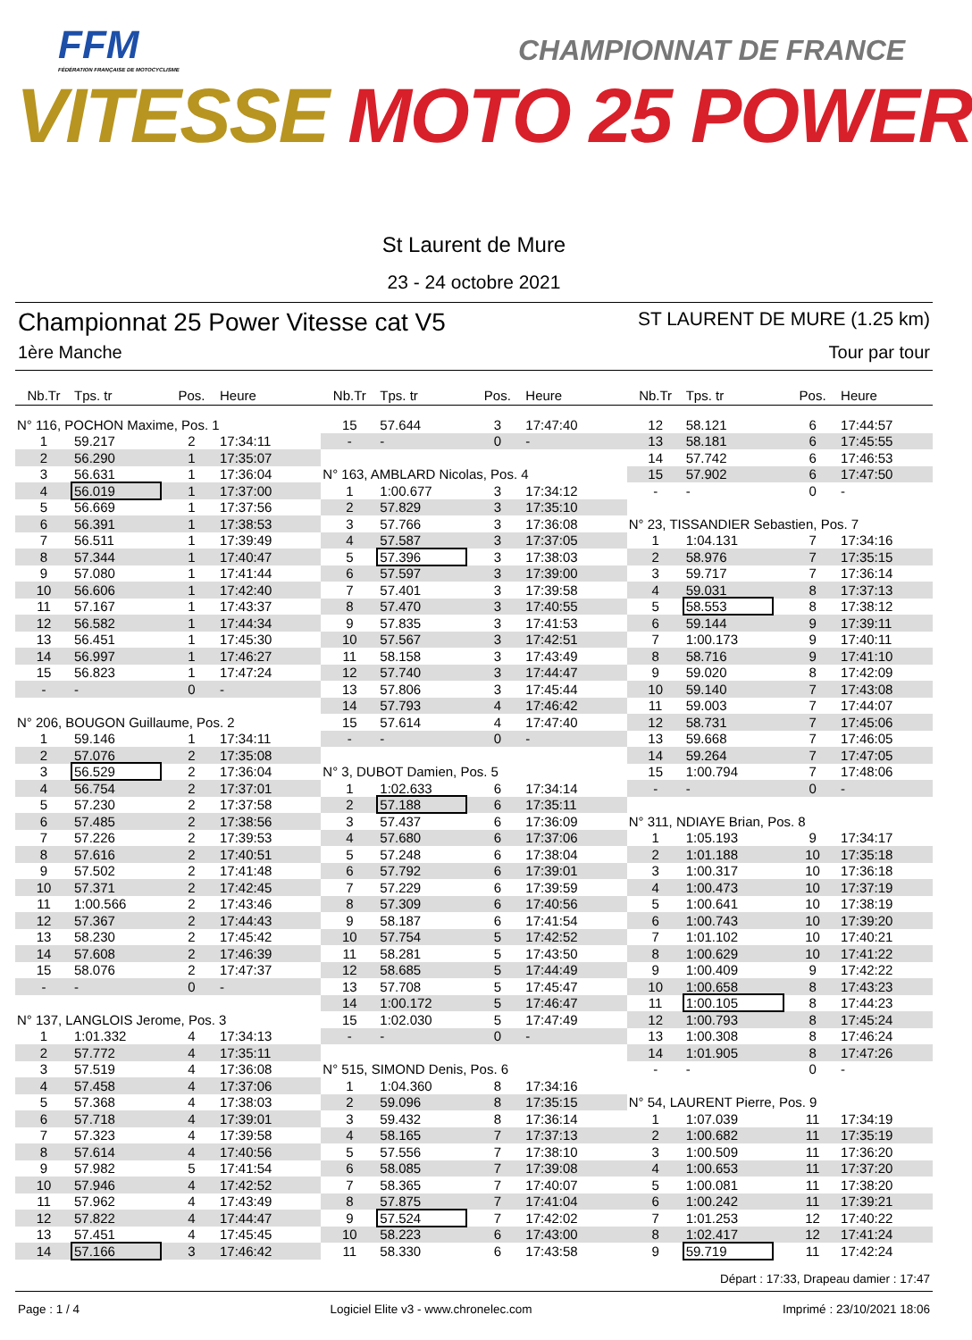FFM
FÉDÉRATION FRANÇAISE DE MOTOCYCLISME
CHAMPIONNAT DE FRANCE
VITESSE MOTO 25 POWER
St Laurent de Mure
23 - 24 octobre 2021
Championnat 25 Power Vitesse cat V5 ST LAURENT DE MURE (1.25 km)
1ère Manche Tour par tour
| Nb.Tr | Tps. tr | Pos. | Heure |
| --- | --- | --- | --- |
| N° 116, POCHON Maxime, Pos. 1 | | | |
| 1 | 59.217 | 2 | 17:34:11 |
| 2 | 56.290 | 1 | 17:35:07 |
| 3 | 56.631 | 1 | 17:36:04 |
| 4 | 56.019 | 1 | 17:37:00 |
| 5 | 56.669 | 1 | 17:37:56 |
| 6 | 56.391 | 1 | 17:38:53 |
| 7 | 56.511 | 1 | 17:39:49 |
| 8 | 57.344 | 1 | 17:40:47 |
| 9 | 57.080 | 1 | 17:41:44 |
| 10 | 56.606 | 1 | 17:42:40 |
| 11 | 57.167 | 1 | 17:43:37 |
| 12 | 56.582 | 1 | 17:44:34 |
| 13 | 56.451 | 1 | 17:45:30 |
| 14 | 56.997 | 1 | 17:46:27 |
| 15 | 56.823 | 1 | 17:47:24 |
| - | - | 0 | - |
| N° 206, BOUGON Guillaume, Pos. 2 | | | |
| 1 | 59.146 | 1 | 17:34:11 |
| 2 | 57.076 | 2 | 17:35:08 |
| 3 | 56.529 | 2 | 17:36:04 |
| 4 | 56.754 | 2 | 17:37:01 |
| 5 | 57.230 | 2 | 17:37:58 |
| 6 | 57.485 | 2 | 17:38:56 |
| 7 | 57.226 | 2 | 17:39:53 |
| 8 | 57.616 | 2 | 17:40:51 |
| 9 | 57.502 | 2 | 17:41:48 |
| 10 | 57.371 | 2 | 17:42:45 |
| 11 | 1:00.566 | 2 | 17:43:46 |
| 12 | 57.367 | 2 | 17:44:43 |
| 13 | 58.230 | 2 | 17:45:42 |
| 14 | 57.608 | 2 | 17:46:39 |
| 15 | 58.076 | 2 | 17:47:37 |
| - | - | 0 | - |
| N° 137, LANGLOIS Jerome, Pos. 3 | | | |
| 1 | 1:01.332 | 4 | 17:34:13 |
| 2 | 57.772 | 4 | 17:35:11 |
| 3 | 57.519 | 4 | 17:36:08 |
| 4 | 57.458 | 4 | 17:37:06 |
| 5 | 57.368 | 4 | 17:38:03 |
| 6 | 57.718 | 4 | 17:39:01 |
| 7 | 57.323 | 4 | 17:39:58 |
| 8 | 57.614 | 4 | 17:40:56 |
| 9 | 57.982 | 5 | 17:41:54 |
| 10 | 57.946 | 4 | 17:42:52 |
| 11 | 57.962 | 4 | 17:43:49 |
| 12 | 57.822 | 4 | 17:44:47 |
| 13 | 57.451 | 4 | 17:45:45 |
| 14 | 57.166 | 3 | 17:46:42 |
| Nb.Tr | Tps. tr | Pos. | Heure |
| --- | --- | --- | --- |
| 15 | 57.644 | 3 | 17:47:40 |
| - | - | 0 | - |
| N° 163, AMBLARD Nicolas, Pos. 4 | | | |
| 1 | 1:00.677 | 3 | 17:34:12 |
| 2 | 57.829 | 3 | 17:35:10 |
| 3 | 57.766 | 3 | 17:36:08 |
| 4 | 57.587 | 3 | 17:37:05 |
| 5 | 57.396 | 3 | 17:38:03 |
| 6 | 57.597 | 3 | 17:39:00 |
| 7 | 57.401 | 3 | 17:39:58 |
| 8 | 57.470 | 3 | 17:40:55 |
| 9 | 57.835 | 3 | 17:41:53 |
| 10 | 57.567 | 3 | 17:42:51 |
| 11 | 58.158 | 3 | 17:43:49 |
| 12 | 57.740 | 3 | 17:44:47 |
| 13 | 57.806 | 3 | 17:45:44 |
| 14 | 57.793 | 4 | 17:46:42 |
| 15 | 57.614 | 4 | 17:47:40 |
| - | - | 0 | - |
| N° 3, DUBOT Damien, Pos. 5 | | | |
| 1 | 1:02.633 | 6 | 17:34:14 |
| 2 | 57.188 | 6 | 17:35:11 |
| 3 | 57.437 | 6 | 17:36:09 |
| 4 | 57.680 | 6 | 17:37:06 |
| 5 | 57.248 | 6 | 17:38:04 |
| 6 | 57.792 | 6 | 17:39:01 |
| 7 | 57.229 | 6 | 17:39:59 |
| 8 | 57.309 | 6 | 17:40:56 |
| 9 | 58.187 | 6 | 17:41:54 |
| 10 | 57.754 | 5 | 17:42:52 |
| 11 | 58.281 | 5 | 17:43:50 |
| 12 | 58.685 | 5 | 17:44:49 |
| 13 | 57.708 | 5 | 17:45:47 |
| 14 | 1:00.172 | 5 | 17:46:47 |
| 15 | 1:02.030 | 5 | 17:47:49 |
| - | - | 0 | - |
| N° 515, SIMOND Denis, Pos. 6 | | | |
| 1 | 1:04.360 | 8 | 17:34:16 |
| 2 | 59.096 | 8 | 17:35:15 |
| 3 | 59.432 | 8 | 17:36:14 |
| 4 | 58.165 | 7 | 17:37:13 |
| 5 | 57.556 | 7 | 17:38:10 |
| 6 | 58.085 | 7 | 17:39:08 |
| 7 | 58.365 | 7 | 17:40:07 |
| 8 | 57.875 | 7 | 17:41:04 |
| 9 | 57.524 | 7 | 17:42:02 |
| 10 | 58.223 | 6 | 17:43:00 |
| 11 | 58.330 | 6 | 17:43:58 |
| Nb.Tr | Tps. tr | Pos. | Heure |
| --- | --- | --- | --- |
| 12 | 58.121 | 6 | 17:44:57 |
| 13 | 58.181 | 6 | 17:45:55 |
| 14 | 57.742 | 6 | 17:46:53 |
| 15 | 57.902 | 6 | 17:47:50 |
| - | - | 0 | - |
| N° 23, TISSANDIER Sebastien, Pos. 7 | | | |
| 1 | 1:04.131 | 7 | 17:34:16 |
| 2 | 58.976 | 7 | 17:35:15 |
| 3 | 59.717 | 7 | 17:36:14 |
| 4 | 59.031 | 8 | 17:37:13 |
| 5 | 58.553 | 8 | 17:38:12 |
| 6 | 59.144 | 9 | 17:39:11 |
| 7 | 1:00.173 | 9 | 17:40:11 |
| 8 | 58.716 | 9 | 17:41:10 |
| 9 | 59.020 | 8 | 17:42:09 |
| 10 | 59.140 | 7 | 17:43:08 |
| 11 | 59.003 | 7 | 17:44:07 |
| 12 | 58.731 | 7 | 17:45:06 |
| 13 | 59.668 | 7 | 17:46:05 |
| 14 | 59.264 | 7 | 17:47:05 |
| 15 | 1:00.794 | 7 | 17:48:06 |
| - | - | 0 | - |
| N° 311, NDIAYE Brian, Pos. 8 | | | |
| 1 | 1:05.193 | 9 | 17:34:17 |
| 2 | 1:01.188 | 10 | 17:35:18 |
| 3 | 1:00.317 | 10 | 17:36:18 |
| 4 | 1:00.473 | 10 | 17:37:19 |
| 5 | 1:00.641 | 10 | 17:38:19 |
| 6 | 1:00.743 | 10 | 17:39:20 |
| 7 | 1:01.102 | 10 | 17:40:21 |
| 8 | 1:00.629 | 10 | 17:41:22 |
| 9 | 1:00.409 | 9 | 17:42:22 |
| 10 | 1:00.658 | 8 | 17:43:23 |
| 11 | 1:00.105 | 8 | 17:44:23 |
| 12 | 1:00.793 | 8 | 17:45:24 |
| 13 | 1:00.308 | 8 | 17:46:24 |
| 14 | 1:01.905 | 8 | 17:47:26 |
| - | - | 0 | - |
| N° 54, LAURENT Pierre, Pos. 9 | | | |
| 1 | 1:07.039 | 11 | 17:34:19 |
| 2 | 1:00.682 | 11 | 17:35:19 |
| 3 | 1:00.509 | 11 | 17:36:20 |
| 4 | 1:00.653 | 11 | 17:37:20 |
| 5 | 1:00.081 | 11 | 17:38:20 |
| 6 | 1:00.242 | 11 | 17:39:21 |
| 7 | 1:01.253 | 12 | 17:40:22 |
| 8 | 1:02.417 | 12 | 17:41:24 |
| 9 | 59.719 | 11 | 17:42:24 |
Départ : 17:33, Drapeau damier : 17:47
Page : 1 / 4 Logiciel Elite v3 - www.chronelec.com Imprimé : 23/10/2021 18:06